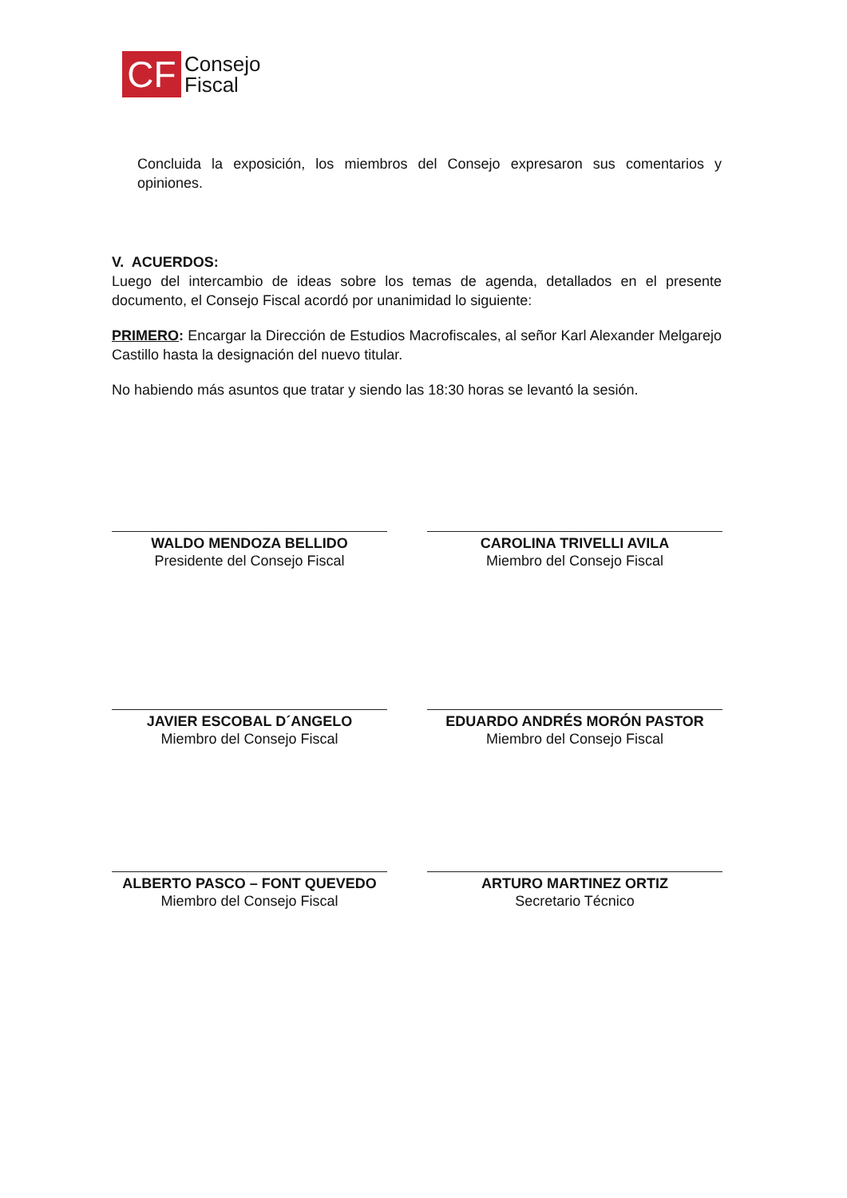CF
Consejo
Fiscal
Concluida la exposición, los miembros del Consejo expresaron sus comentarios y opiniones.
V. ACUERDOS:
Luego del intercambio de ideas sobre los temas de agenda, detallados en el presente documento, el Consejo Fiscal acordó por unanimidad lo siguiente:
PRIMERO: Encargar la Dirección de Estudios Macrofiscales, al señor Karl Alexander Melgarejo Castillo hasta la designación del nuevo titular.
No habiendo más asuntos que tratar y siendo las 18:30 horas se levantó la sesión.
WALDO MENDOZA BELLIDO
Presidente del Consejo Fiscal
CAROLINA TRIVELLI AVILA
Miembro del Consejo Fiscal
JAVIER ESCOBAL D´ANGELO
Miembro del Consejo Fiscal
EDUARDO ANDRÉS MORÓN PASTOR
Miembro del Consejo Fiscal
ALBERTO PASCO – FONT QUEVEDO
Miembro del Consejo Fiscal
ARTURO MARTINEZ ORTIZ
Secretario Técnico